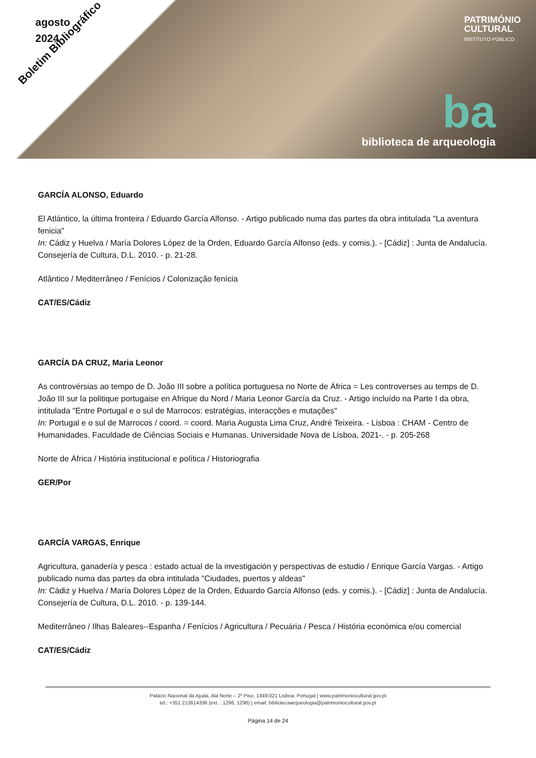agosto
2024
PATRIMÓNIO
CULTURAL
INSTITUTO PÚBLICO
Boletim Bibliográfico
ba
biblioteca de arqueologia
GARCÍA ALONSO, Eduardo
El Atlántico, la última fronteira / Eduardo García Alfonso. - Artigo publicado numa das partes da obra intitulada "La aventura fenicia"
In: Cádiz y Huelva / María Dolores López de la Orden, Eduardo García Alfonso (eds. y comis.). - [Cádiz] : Junta de Andalucía. Consejería de Cultura, D.L. 2010. - p. 21-28.
Atlântico / Mediterrâneo / Fenícios / Colonização fenícia
CAT/ES/Cádiz
GARCÍA DA CRUZ, Maria Leonor
As controvérsias ao tempo de D. João III sobre a política portuguesa no Norte de África = Les controverses au temps de D. João III sur la politique portugaise en Afrique du Nord / Maria Leonor García da Cruz. - Artigo incluído na Parte I da obra, intitulada "Entre Portugal e o sul de Marrocos: estratégias, interacções e mutações"
In: Portugal e o sul de Marrocos / coord. = coord. Maria Augusta Lima Cruz, André Teixeira. - Lisboa : CHAM - Centro de Humanidades. Faculdade de Ciências Sociais e Humanas. Universidade Nova de Lisboa, 2021-. - p. 205-268
Norte de África / História institucional e política / Historiografia
GER/Por
GARCÍA VARGAS, Enrique
Agricultura, ganadería y pesca : estado actual de la investigación y perspectivas de estudio / Enrique García Vargas. - Artigo publicado numa das partes da obra intitulada "Ciudades, puertos y aldeas"
In: Cádiz y Huelva / María Dolores López de la Orden, Eduardo García Alfonso (eds. y comis.). - [Cádiz] : Junta de Andalucía. Consejería de Cultura, D.L. 2010. - p. 139-144.
Mediterrâneo / Ilhas Baleares--Espanha / Fenícios / Agricultura / Pecuária / Pesca / História económica e/ou comercial
CAT/ES/Cádiz
Palácio Nacional da Ajuda, Ala Norte – 2º Piso, 1349-021 Lisboa, Portugal | www.patrimoniocultural.gov.pt
tel.: +351 213614336 (ext. : 1296, 1298) | email: bibliotecaarqueologia@patrimoniocultural.gov.pt
Página 14 de 24